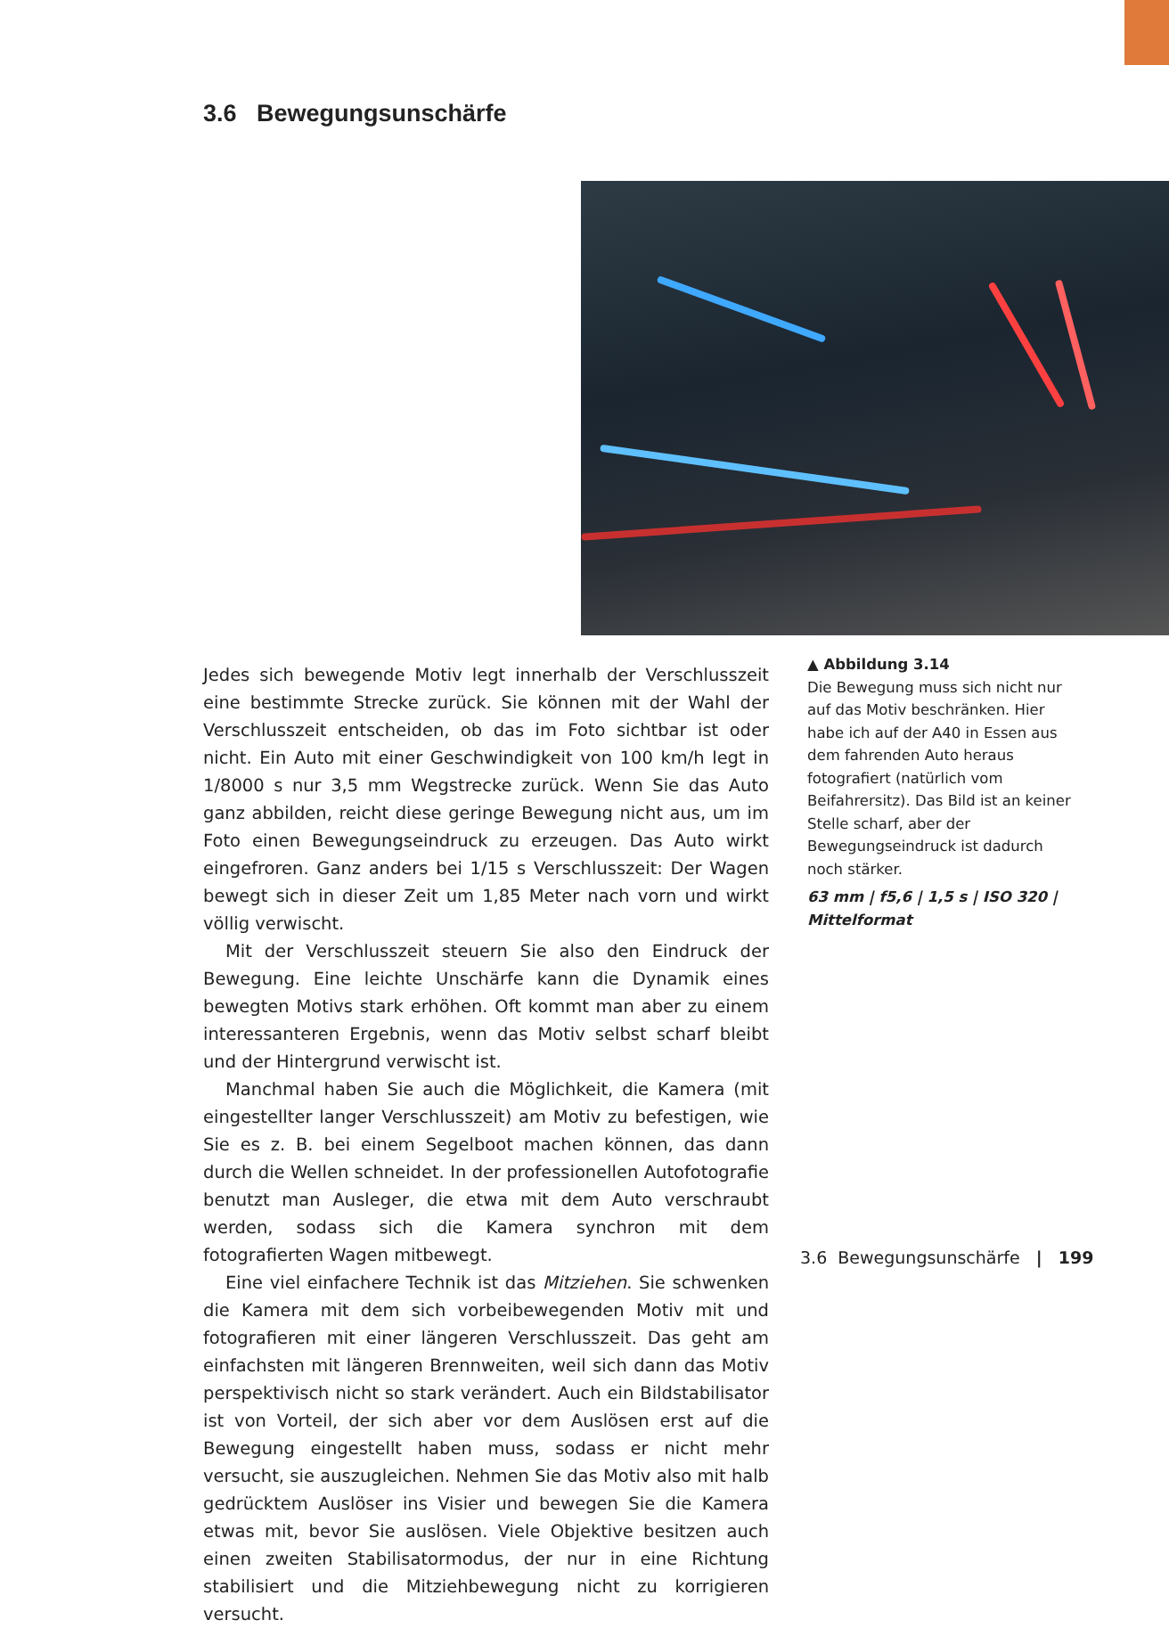3.6 Bewegungsunschärfe
Jedes sich bewegende Motiv legt innerhalb der Verschlusszeit eine bestimmte Strecke zurück. Sie können mit der Wahl der Verschlusszeit entscheiden, ob das im Foto sichtbar ist oder nicht. Ein Auto mit einer Geschwindigkeit von 100 km/h legt in 1/8000 s nur 3,5 mm Wegstrecke zurück. Wenn Sie das Auto ganz abbilden, reicht diese geringe Bewegung nicht aus, um im Foto einen Bewegungseindruck zu erzeugen. Das Auto wirkt eingefroren. Ganz anders bei 1/15 s Verschlusszeit: Der Wagen bewegt sich in dieser Zeit um 1,85 Meter nach vorn und wirkt völlig verwischt.
Mit der Verschlusszeit steuern Sie also den Eindruck der Bewegung. Eine leichte Unschärfe kann die Dynamik eines bewegten Motivs stark erhöhen. Oft kommt man aber zu einem interessanteren Ergebnis, wenn das Motiv selbst scharf bleibt und der Hintergrund verwischt ist.
Manchmal haben Sie auch die Möglichkeit, die Kamera (mit eingestellter langer Verschlusszeit) am Motiv zu befestigen, wie Sie es z. B. bei einem Segelboot machen können, das dann durch die Wellen schneidet. In der professionellen Autofotografie benutzt man Ausleger, die etwa mit dem Auto verschraubt werden, sodass sich die Kamera synchron mit dem fotografierten Wagen mitbewegt.
Eine viel einfachere Technik ist das Mitziehen. Sie schwenken die Kamera mit dem sich vorbeibewegenden Motiv mit und fotografieren mit einer längeren Verschlusszeit. Das geht am einfachsten mit längeren Brennweiten, weil sich dann das Motiv perspektivisch nicht so stark verändert. Auch ein Bildstabilisator ist von Vorteil, der sich aber vor dem Auslösen erst auf die Bewegung eingestellt haben muss, sodass er nicht mehr versucht, sie auszugleichen. Nehmen Sie das Motiv also mit halb gedrücktem Auslöser ins Visier und bewegen Sie die Kamera etwas mit, bevor Sie auslösen. Viele Objektive besitzen auch einen zweiten Stabilisatormodus, der nur in eine Richtung stabilisiert und die Mitziehbewegung nicht zu korrigieren versucht.
▲ Abbildung 3.14
Die Bewegung muss sich nicht nur auf das Motiv beschränken. Hier habe ich auf der A40 in Essen aus dem fahrenden Auto heraus fotografiert (natürlich vom Beifahrersitz). Das Bild ist an keiner Stelle scharf, aber der Bewegungseindruck ist dadurch noch stärker.
63 mm | f5,6 | 1,5 s | ISO 320 | Mittelformat
3.6 Bewegungsunschärfe | 199